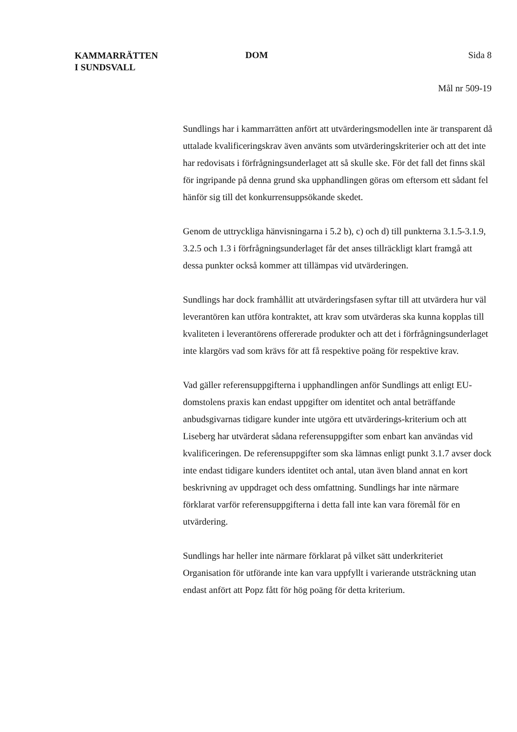KAMMARRÄTTEN
I SUNDSVALL
DOM Sida 8
Mål nr 509-19
Sundlings har i kammarrätten anfört att utvärderingsmodellen inte är transparent då uttalade kvalificeringskrav även använts som utvärderingskriterier och att det inte har redovisats i förfrågningsunderlaget att så skulle ske. För det fall det finns skäl för ingripande på denna grund ska upphandlingen göras om eftersom ett sådant fel hänför sig till det konkurrensuppsökande skedet.
Genom de uttryckliga hänvisningarna i 5.2 b), c) och d) till punkterna 3.1.5-3.1.9, 3.2.5 och 1.3 i förfrågningsunderlaget får det anses tillräckligt klart framgå att dessa punkter också kommer att tillämpas vid utvärderingen.
Sundlings har dock framhållit att utvärderingsfasen syftar till att utvärdera hur väl leverantören kan utföra kontraktet, att krav som utvärderas ska kunna kopplas till kvaliteten i leverantörens offererade produkter och att det i förfrågningsunderlaget inte klargörs vad som krävs för att få respektive poäng för respektive krav.
Vad gäller referensuppgifterna i upphandlingen anför Sundlings att enligt EU-domstolens praxis kan endast uppgifter om identitet och antal beträffande anbudsgivarnas tidigare kunder inte utgöra ett utvärderings-kriterium och att Liseberg har utvärderat sådana referensuppgifter som enbart kan användas vid kvalificeringen. De referensuppgifter som ska lämnas enligt punkt 3.1.7 avser dock inte endast tidigare kunders identitet och antal, utan även bland annat en kort beskrivning av uppdraget och dess omfattning. Sundlings har inte närmare förklarat varför referensuppgifterna i detta fall inte kan vara föremål för en utvärdering.
Sundlings har heller inte närmare förklarat på vilket sätt underkriteriet Organisation för utförande inte kan vara uppfyllt i varierande utsträckning utan endast anfört att Popz fått för hög poäng för detta kriterium.